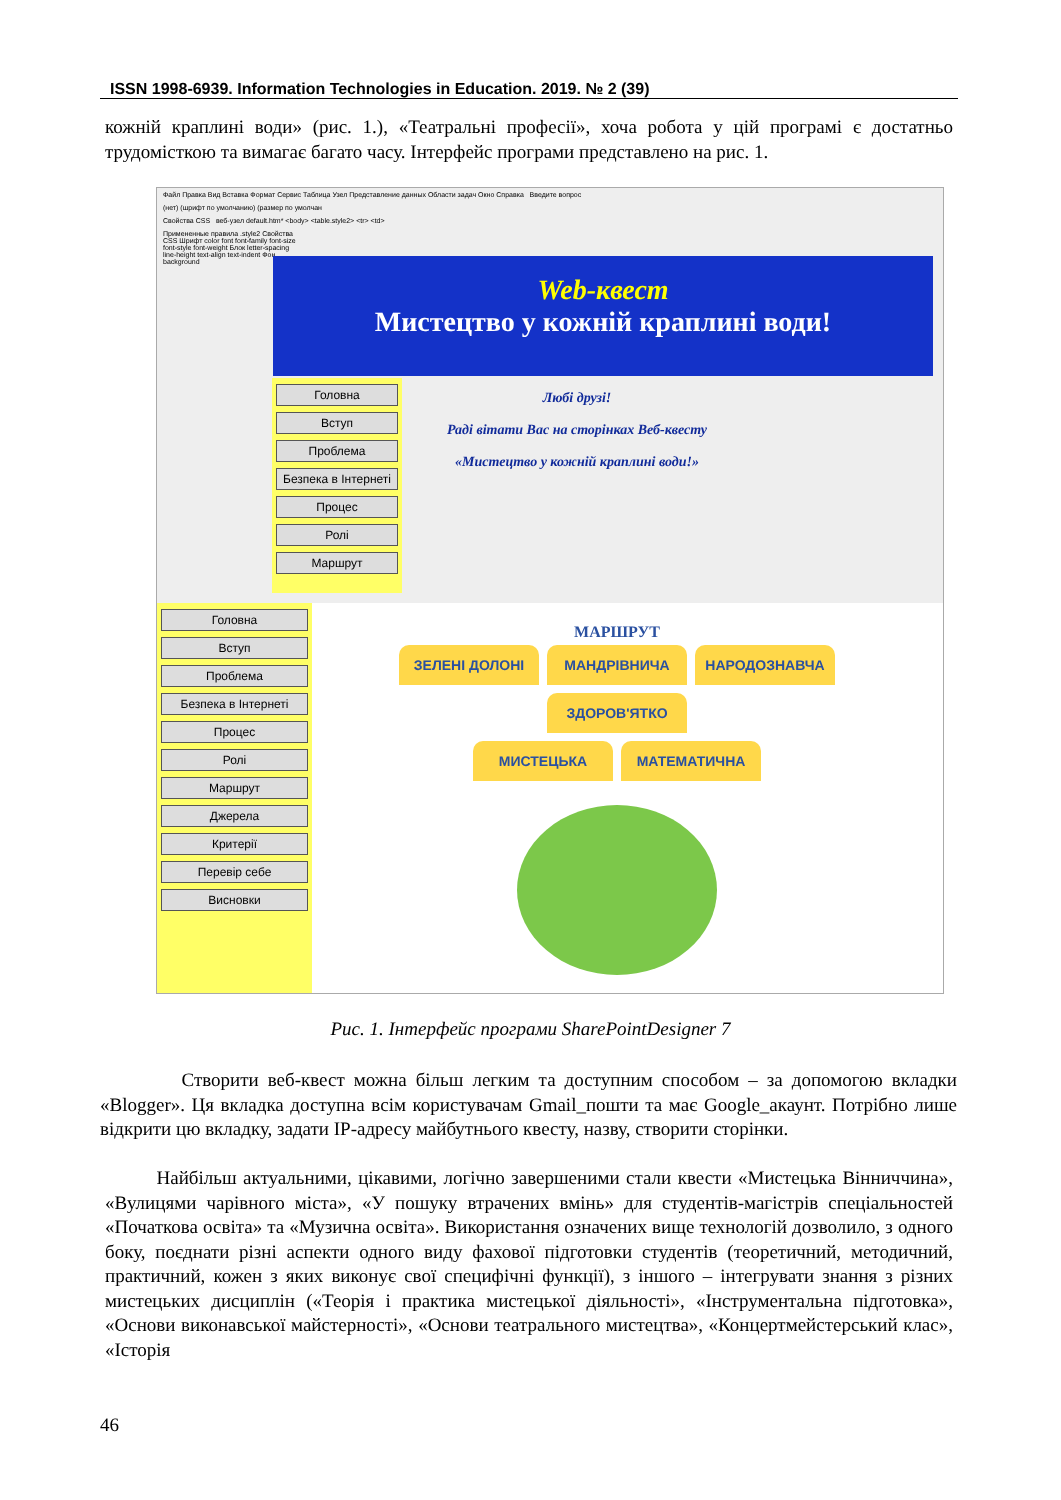ISSN 1998-6939. Information Technologies in Education. 2019. № 2 (39)
кожній краплині води» (рис. 1.), «Театральні професії», хоча робота у цій програмі є достатньо трудомісткою та вимагає багато часу. Інтерфейс програми представлено на рис. 1.
Файл Правка Вид Вставка Формат Сервис Таблица Узел Представление данных Области задач Окно Справка Введите вопрос
(нет) (шрифт по умолчанию) (размер по умолчан
Свойства CSS веб-узел default.htm* <body> <table.style2> <tr> <td>
Примененные правила .style2 Свойства CSS Шрифт color font font-family font-size font-style font-weight Блок letter-spacing line-height text-align text-indent Фон background
Web-квест
Мистецтво у кожній краплині води!
Головна
Вступ
Проблема
Безпека в Інтернеті
Процес
Ролі
Маршрут
Любі друзі!
Раді вітати Вас на сторінках Веб-квесту
«Мистецтво у кожній краплині води!»
Головна
Вступ
Проблема
Безпека в Інтернеті
Процес
Ролі
Маршрут
Джерела
Критерії
Перевір себе
Висновки
МАРШРУТ
ЗЕЛЕНІ ДОЛОНІ МАНДРІВНИЧА НАРОДОЗНАВЧА ЗДОРОВ'ЯТКО
МИСТЕЦЬКА МАТЕМАТИЧНА
Рис. 1. Інтерфейс програми SharePointDesigner 7
Створити веб-квест можна більш легким та доступним способом – за допомогою вкладки «Blogger». Ця вкладка доступна всім користувачам Gmail_пошти та має Google_акаунт. Потрібно лише відкрити цю вкладку, задати IP-адресу майбутнього квесту, назву, створити сторінки.
Найбільш актуальними, цікавими, логічно завершеними стали квести «Мистецька Вінниччина», «Вулицями чарівного міста», «У пошуку втрачених вмінь» для студентів-магістрів спеціальностей «Початкова освіта» та «Музична освіта». Використання означених вище технологій дозволило, з одного боку, поєднати різні аспекти одного виду фахової підготовки студентів (теоретичний, методичний, практичний, кожен з яких виконує свої специфічні функції), з іншого – інтегрувати знання з різних мистецьких дисциплін («Теорія і практика мистецької діяльності», «Інструментальна підготовка», «Основи виконавської майстерності», «Основи театрального мистецтва», «Концертмейстерський клас», «Історія
46